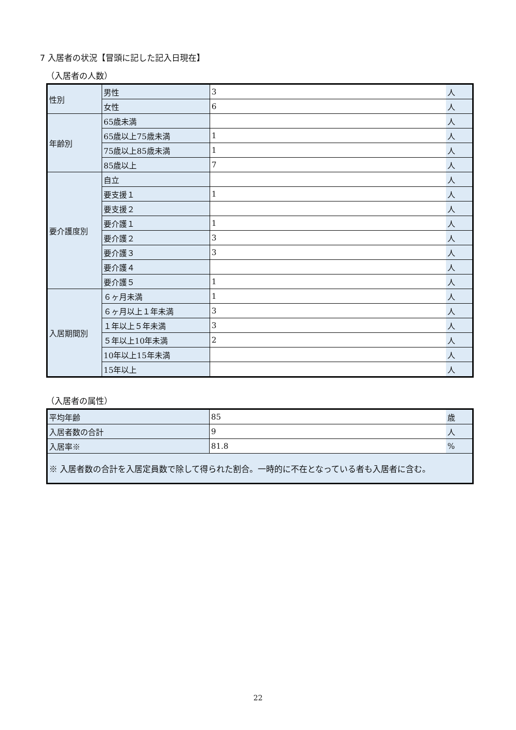7 入居者の状況【冒頭に記した記入日現在】
（入居者の人数）
| 性別 | 男性 | 3 | 人 |
| | 女性 | 6 | 人 |
| 年齢別 | 65歳未満 | | 人 |
| | 65歳以上75歳未満 | 1 | 人 |
| | 75歳以上85歳未満 | 1 | 人 |
| | 85歳以上 | 7 | 人 |
| 要介護度別 | 自立 | | 人 |
| | 要支援１ | 1 | 人 |
| | 要支援２ | | 人 |
| | 要介護１ | 1 | 人 |
| | 要介護２ | 3 | 人 |
| | 要介護３ | 3 | 人 |
| | 要介護４ | | 人 |
| | 要介護５ | 1 | 人 |
| 入居期間別 | ６ヶ月未満 | 1 | 人 |
| | ６ヶ月以上１年未満 | 3 | 人 |
| | １年以上５年未満 | 3 | 人 |
| | ５年以上10年未満 | 2 | 人 |
| | 10年以上15年未満 | | 人 |
| | 15年以上 | | 人 |
（入居者の属性）
| 平均年齢 | 85 | 歳 |
| 入居者数の合計 | 9 | 人 |
| 入居率※ | 81.8 | % |
| ※ 入居者数の合計を入居定員数で除して得られた割合。一時的に不在となっている者も入居者に含む。 | | |
22